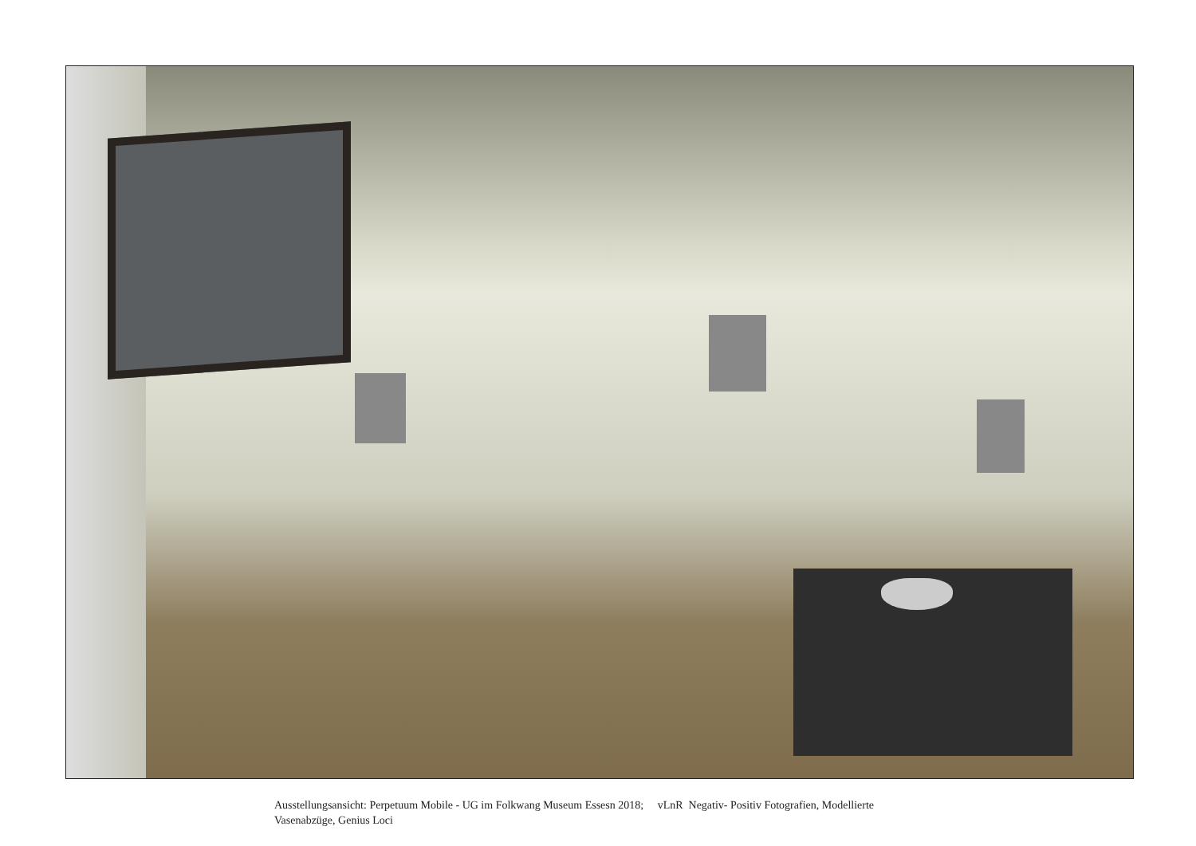Ausstellungsansicht: Perpetuum Mobile - UG im Folkwang Museum Essesn 2018; vLnR Negativ- Positiv Fotografien, Modellierte Vasenabzüge, Genius Loci